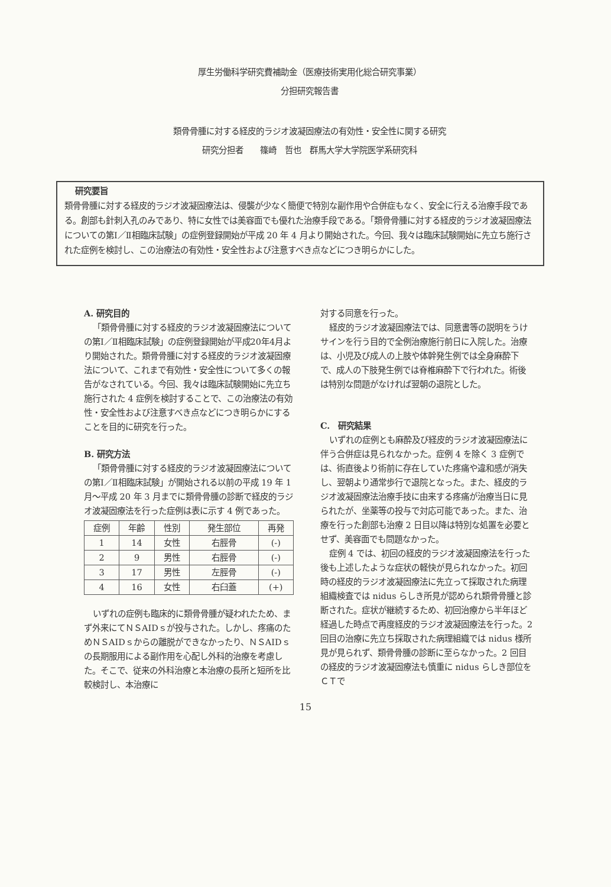厚生労働科学研究費補助金（医療技術実用化総合研究事業）
分担研究報告書
類骨骨腫に対する経皮的ラジオ波凝固療法の有効性・安全性に関する研究
研究分担者　　篠崎　哲也　群馬大学大学院医学系研究科
研究要旨
類骨骨腫に対する経皮的ラジオ波凝固療法は、侵襲が少なく簡便で特別な副作用や合併症もなく、安全に行える治療手段である。創部も針刺入孔のみであり、特に女性では美容面でも優れた治療手段である。「類骨骨腫に対する経皮的ラジオ波凝固療法についての第Ⅰ／Ⅱ相臨床試験」の症例登録開始が平成 20 年 4 月より開始された。今回、我々は臨床試験開始に先立ち施行された症例を検討し、この治療法の有効性・安全性および注意すべき点などにつき明らかにした。
A. 研究目的
「類骨骨腫に対する経皮的ラジオ波凝固療法についての第Ⅰ／Ⅱ相臨床試験」の症例登録開始が平成20年4月より開始された。類骨骨腫に対する経皮的ラジオ波凝固療法について、これまで有効性・安全性について多くの報告がなされている。今回、我々は臨床試験開始に先立ち施行された 4 症例を検討することで、この治療法の有効性・安全性および注意すべき点などにつき明らかにすることを目的に研究を行った。
B. 研究方法
「類骨骨腫に対する経皮的ラジオ波凝固療法についての第Ⅰ／Ⅱ相臨床試験」が開始される以前の平成 19 年 1 月～平成 20 年 3 月までに類骨骨腫の診断で経皮的ラジオ波凝固療法を行った症例は表に示す 4 例であった。
| 症例 | 年齢 | 性別 | 発生部位 | 再発 |
| --- | --- | --- | --- | --- |
| 1 | 14 | 女性 | 右脛骨 | (-) |
| 2 | 9 | 男性 | 右脛骨 | (-) |
| 3 | 17 | 男性 | 左脛骨 | (-) |
| 4 | 16 | 女性 | 右臼蓋 | (+) |
いずれの症例も臨床的に類骨骨腫が疑われたため、まず外来にてＮＳAIDｓが投与された。しかし、疼痛のためＮＳAIDｓからの離脱ができなかったり、ＮＳAIDｓの長期服用による副作用を心配し外科的治療を考慮した。そこで、従来の外科治療と本治療の長所と短所を比較検討し、本治療に
対する同意を行った。
経皮的ラジオ波凝固療法では、同意書等の説明をうけサインを行う目的で全例治療施行前日に入院した。治療は、小児及び成人の上肢や体幹発生例では全身麻酔下で、成人の下肢発生例では脊椎麻酔下で行われた。術後は特別な問題がなければ翌朝の退院とした。
C.　研究結果
いずれの症例とも麻酔及び経皮的ラジオ波凝固療法に伴う合併症は見られなかった。症例 4 を除く 3 症例では、術直後より術前に存在していた疼痛や違和感が消失し、翌朝より通常歩行で退院となった。また、経皮的ラジオ波凝固療法治療手技に由来する疼痛が治療当日に見られたが、坐薬等の投与で対応可能であった。また、治療を行った創部も治療 2 日目以降は特別な処置を必要とせず、美容面でも問題なかった。
症例 4 では、初回の経皮的ラジオ波凝固療法を行った後も上述したような症状の軽快が見られなかった。初回時の経皮的ラジオ波凝固療法に先立って採取された病理組織検査では nidus らしき所見が認められ類骨骨腫と診断された。症状が継続するため、初回治療から半年ほど経過した時点で再度経皮的ラジオ波凝固療法を行った。2 回目の治療に先立ち採取された病理組織では nidus 様所見が見られず、類骨骨腫の診断に至らなかった。2 回目の経皮的ラジオ波凝固療法も慎重に nidus らしき部位をＣＴで
15